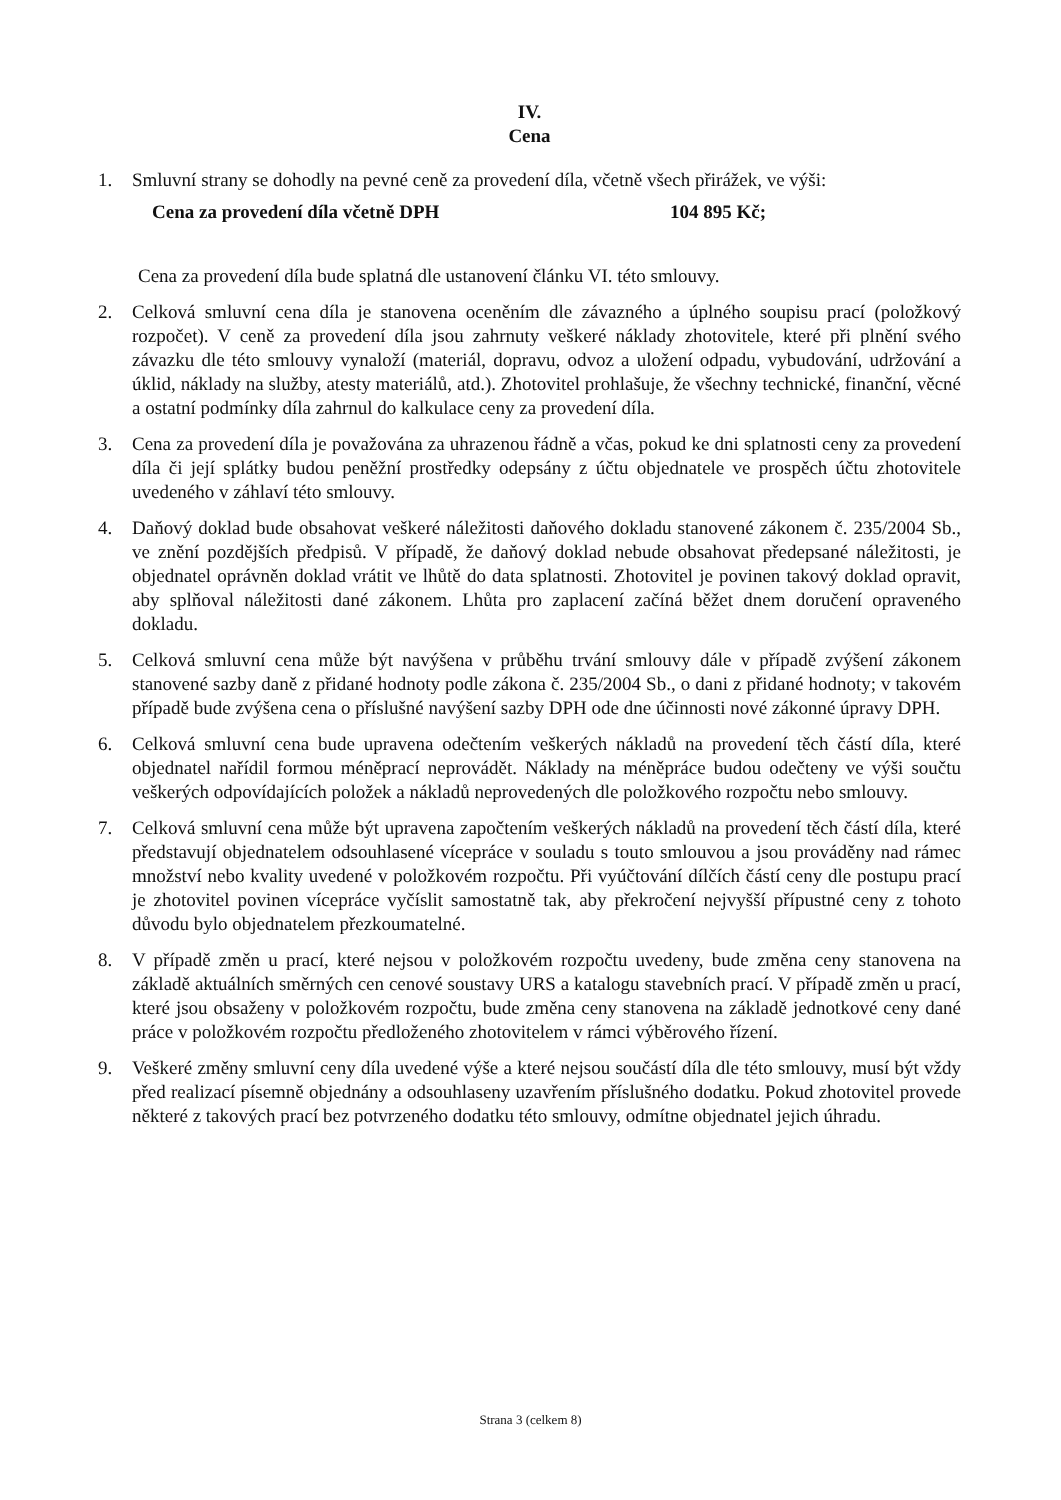IV.
Cena
1. Smluvní strany se dohodly na pevné ceně za provedení díla, včetně všech přirážek, ve výši:
Cena za provedení díla včetně DPH 104 895 Kč;
Cena za provedení díla bude splatná dle ustanovení článku VI. této smlouvy.
2. Celková smluvní cena díla je stanovena oceněním dle závazného a úplného soupisu prací (položkový rozpočet). V ceně za provedení díla jsou zahrnuty veškeré náklady zhotovitele, které při plnění svého závazku dle této smlouvy vynaloží (materiál, dopravu, odvoz a uložení odpadu, vybudování, udržování a úklid, náklady na služby, atesty materiálů, atd.). Zhotovitel prohlašuje, že všechny technické, finanční, věcné a ostatní podmínky díla zahrnul do kalkulace ceny za provedení díla.
3. Cena za provedení díla je považována za uhrazenou řádně a včas, pokud ke dni splatnosti ceny za provedení díla či její splátky budou peněžní prostředky odepsány z účtu objednatele ve prospěch účtu zhotovitele uvedeného v záhlaví této smlouvy.
4. Daňový doklad bude obsahovat veškeré náležitosti daňového dokladu stanovené zákonem č. 235/2004 Sb., ve znění pozdějších předpisů. V případě, že daňový doklad nebude obsahovat předepsané náležitosti, je objednatel oprávněn doklad vrátit ve lhůtě do data splatnosti. Zhotovitel je povinen takový doklad opravit, aby splňoval náležitosti dané zákonem. Lhůta pro zaplacení začíná běžet dnem doručení opraveného dokladu.
5. Celková smluvní cena může být navýšena v průběhu trvání smlouvy dále v případě zvýšení zákonem stanovené sazby daně z přidané hodnoty podle zákona č. 235/2004 Sb., o dani z přidané hodnoty; v takovém případě bude zvýšena cena o příslušné navýšení sazby DPH ode dne účinnosti nové zákonné úpravy DPH.
6. Celková smluvní cena bude upravena odečtením veškerých nákladů na provedení těch částí díla, které objednatel nařídil formou méněprací neprovádět. Náklady na méněpráce budou odečteny ve výši součtu veškerých odpovídajících položek a nákladů neprovedených dle položkového rozpočtu nebo smlouvy.
7. Celková smluvní cena může být upravena započtením veškerých nákladů na provedení těch částí díla, které představují objednatelem odsouhlasené vícepráce v souladu s touto smlouvou a jsou prováděny nad rámec množství nebo kvality uvedené v položkovém rozpočtu. Při vyúčtování dílčích částí ceny dle postupu prací je zhotovitel povinen vícepráce vyčíslit samostatně tak, aby překročení nejvyšší přípustné ceny z tohoto důvodu bylo objednatelem přezkoumatelné.
8. V případě změn u prací, které nejsou v položkovém rozpočtu uvedeny, bude změna ceny stanovena na základě aktuálních směrných cen cenové soustavy URS a katalogu stavebních prací. V případě změn u prací, které jsou obsaženy v položkovém rozpočtu, bude změna ceny stanovena na základě jednotkové ceny dané práce v položkovém rozpočtu předloženého zhotovitelem v rámci výběrového řízení.
9. Veškeré změny smluvní ceny díla uvedené výše a které nejsou součástí díla dle této smlouvy, musí být vždy před realizací písemně objednány a odsouhlaseny uzavřením příslušného dodatku. Pokud zhotovitel provede některé z takových prací bez potvrzeného dodatku této smlouvy, odmítne objednatel jejich úhradu.
Strana 3 (celkem 8)